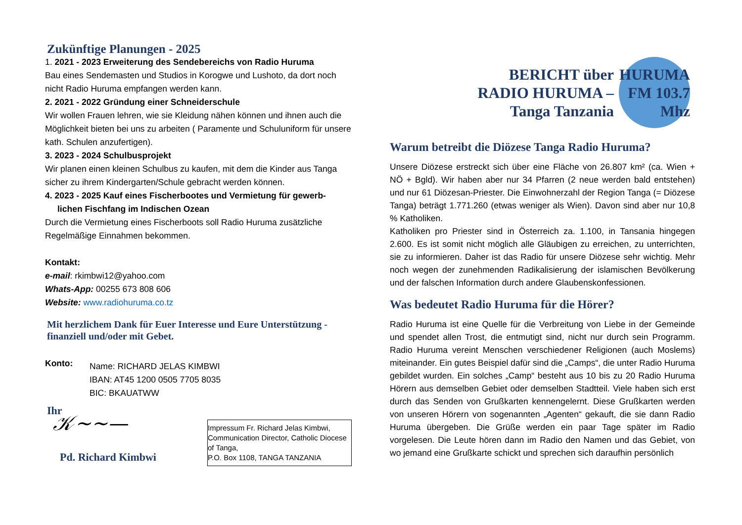Zukünftige Planungen - 2025
1. 2021 - 2023 Erweiterung des Sendebereichs von Radio Huruma
Bau eines Sendemasten und Studios in Korogwe und Lushoto, da dort noch nicht Radio Huruma empfangen werden kann.
2. 2021 - 2022 Gründung einer Schneiderschule
Wir wollen Frauen lehren, wie sie Kleidung nähen können und ihnen auch die Möglichkeit bieten bei uns zu arbeiten ( Paramente und Schuluniform für unsere kath. Schulen anzufertigen).
3. 2023 - 2024 Schulbusprojekt
Wir planen einen kleinen Schulbus zu kaufen, mit dem die Kinder aus Tanga sicher zu ihrem Kindergarten/Schule gebracht werden können.
4. 2023 - 2025 Kauf eines Fischerbootes und Vermietung für gewerb-
lichen Fischfang im Indischen Ozean
Durch die Vermietung eines Fischerboots soll Radio Huruma zusätzliche Regelmäßige Einnahmen bekommen.
Kontakt:
e-mail: rkimbwi12@yahoo.com
Whats-App: 00255 673 808 606
Website: www.radiohuruma.co.tz
Mit herzlichem Dank für Euer Interesse und Eure Unterstützung - finanziell und/oder mit Gebet.
Konto:
Name: RICHARD JELAS KIMBWI
IBAN: AT45 1200 0505 7705 8035
BIC: BKAUATWW
Ihr
𝒦~~—
Pd. Richard Kimbwi
Impressum Fr. Richard Jelas Kimbwi, Communication Director, Catholic Diocese of Tanga,
P.O. Box 1108, TANGA TANZANIA
BERICHT über
RADIO HURUMA –
Tanga Tanzania
HURUMA FM 103.7 Mhz
Warum betreibt die Diözese Tanga Radio Huruma?
Unsere Diözese erstreckt sich über eine Fläche von 26.807 km² (ca. Wien + NÖ + Bgld). Wir haben aber nur 34 Pfarren (2 neue werden bald entstehen) und nur 61 Diözesan-Priester. Die Einwohnerzahl der Region Tanga (= Diözese Tanga) beträgt 1.771.260 (etwas weniger als Wien). Davon sind aber nur 10,8 % Katholiken.
Katholiken pro Priester sind in Österreich za. 1.100, in Tansania hingegen 2.600. Es ist somit nicht möglich alle Gläubigen zu erreichen, zu unterrichten, sie zu informieren. Daher ist das Radio für unsere Diözese sehr wichtig. Mehr noch wegen der zunehmenden Radikalisierung der islamischen Bevölkerung und der falschen Information durch andere Glaubenskonfessionen.
Was bedeutet Radio Huruma für die Hörer?
Radio Huruma ist eine Quelle für die Verbreitung von Liebe in der Gemeinde und spendet allen Trost, die entmutigt sind, nicht nur durch sein Programm. Radio Huruma vereint Menschen verschiedener Religionen (auch Moslems) miteinander. Ein gutes Beispiel dafür sind die „Camps“, die unter Radio Huruma gebildet wurden. Ein solches „Camp“ besteht aus 10 bis zu 20 Radio Huruma Hörern aus demselben Gebiet oder demselben Stadtteil. Viele haben sich erst durch das Senden von Grußkarten kennengelernt. Diese Grußkarten werden von unseren Hörern von sogenannten „Agenten“ gekauft, die sie dann Radio Huruma übergeben. Die Grüße werden ein paar Tage später im Radio vorgelesen. Die Leute hören dann im Radio den Namen und das Gebiet, von wo jemand eine Grußkarte schickt und sprechen sich daraufhin persönlich